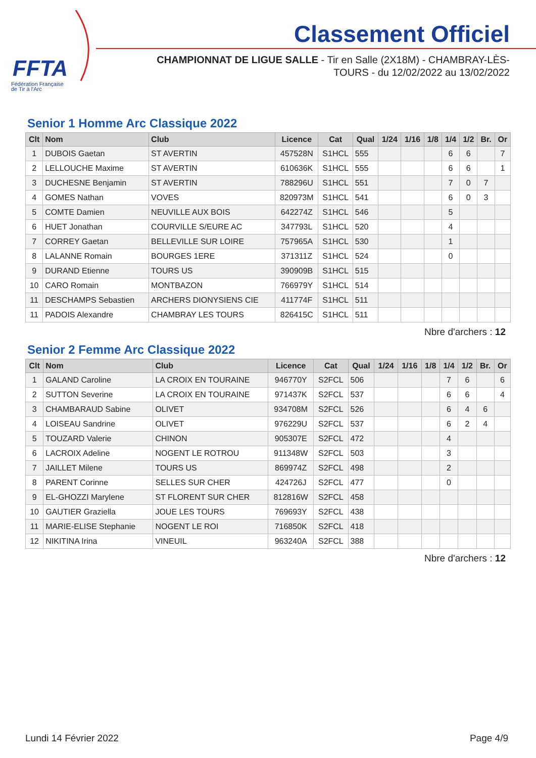FFTA
Fédération Française
de Tir à l'Arc
Classement Officiel
CHAMPIONNAT DE LIGUE SALLE - Tir en Salle (2X18M) - CHAMBRAY-LÈS-TOURS - du 12/02/2022 au 13/02/2022
Senior 1 Homme Arc Classique 2022
| Clt | Nom | Club | Licence | Cat | Qual | 1/24 | 1/16 | 1/8 | 1/4 | 1/2 | Br. | Or |
| --- | --- | --- | --- | --- | --- | --- | --- | --- | --- | --- | --- | --- |
| 1 | DUBOIS Gaetan | ST AVERTIN | 457528N | S1HCL | 555 | | | | 6 | 6 | | 7 |
| 2 | LELLOUCHE Maxime | ST AVERTIN | 610636K | S1HCL | 555 | | | | 6 | 6 | | 1 |
| 3 | DUCHESNE Benjamin | ST AVERTIN | 788296U | S1HCL | 551 | | | | 7 | 0 | 7 | |
| 4 | GOMES Nathan | VOVES | 820973M | S1HCL | 541 | | | | 6 | 0 | 3 | |
| 5 | COMTE Damien | NEUVILLE AUX BOIS | 642274Z | S1HCL | 546 | | | | 5 | | | |
| 6 | HUET Jonathan | COURVILLE S/EURE AC | 347793L | S1HCL | 520 | | | | 4 | | | |
| 7 | CORREY Gaetan | BELLEVILLE SUR LOIRE | 757965A | S1HCL | 530 | | | | 1 | | | |
| 8 | LALANNE Romain | BOURGES 1ERE | 371311Z | S1HCL | 524 | | | | 0 | | | |
| 9 | DURAND Etienne | TOURS US | 390909B | S1HCL | 515 | | | | | | | |
| 10 | CARO Romain | MONTBAZON | 766979Y | S1HCL | 514 | | | | | | | |
| 11 | DESCHAMPS Sebastien | ARCHERS DIONYSIENS CIE | 411774F | S1HCL | 511 | | | | | | | |
| 11 | PADOIS Alexandre | CHAMBRAY LES TOURS | 826415C | S1HCL | 511 | | | | | | | |
Nbre d'archers : 12
Senior 2 Femme Arc Classique 2022
| Clt | Nom | Club | Licence | Cat | Qual | 1/24 | 1/16 | 1/8 | 1/4 | 1/2 | Br. | Or |
| --- | --- | --- | --- | --- | --- | --- | --- | --- | --- | --- | --- | --- |
| 1 | GALAND Caroline | LA CROIX EN TOURAINE | 946770Y | S2FCL | 506 | | | | 7 | 6 | | 6 |
| 2 | SUTTON Severine | LA CROIX EN TOURAINE | 971437K | S2FCL | 537 | | | | 6 | 6 | | 4 |
| 3 | CHAMBARAUD Sabine | OLIVET | 934708M | S2FCL | 526 | | | | 6 | 4 | 6 | |
| 4 | LOISEAU Sandrine | OLIVET | 976229U | S2FCL | 537 | | | | 6 | 2 | 4 | |
| 5 | TOUZARD Valerie | CHINON | 905307E | S2FCL | 472 | | | | 4 | | | |
| 6 | LACROIX Adeline | NOGENT LE ROTROU | 911348W | S2FCL | 503 | | | | 3 | | | |
| 7 | JAILLET Milene | TOURS US | 869974Z | S2FCL | 498 | | | | 2 | | | |
| 8 | PARENT Corinne | SELLES SUR CHER | 424726J | S2FCL | 477 | | | | 0 | | | |
| 9 | EL-GHOZZI Marylene | ST FLORENT SUR CHER | 812816W | S2FCL | 458 | | | | | | | |
| 10 | GAUTIER Graziella | JOUE LES TOURS | 769693Y | S2FCL | 438 | | | | | | | |
| 11 | MARIE-ELISE Stephanie | NOGENT LE ROI | 716850K | S2FCL | 418 | | | | | | | |
| 12 | NIKITINA Irina | VINEUIL | 963240A | S2FCL | 388 | | | | | | | |
Nbre d'archers : 12
Lundi 14 Février 2022 Page 4/9